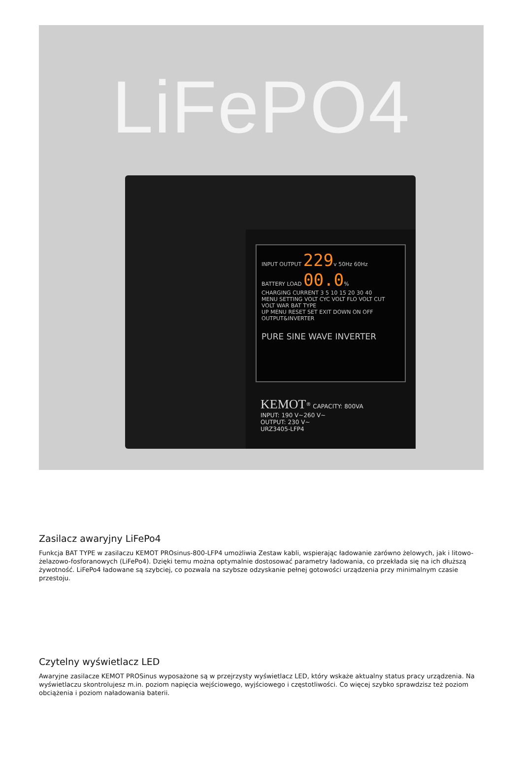LiFePO4
INPUT OUTPUT 229v 50Hz 60Hz
BATTERY LOAD 00.0%
CHARGING CURRENT 3 5 10 15 20 30 40
MENU SETTING VOLT CYC VOLT FLO VOLT CUT VOLT WAR BAT TYPE
UP MENU RESET SET EXIT DOWN ON OFF OUTPUT&INVERTER
PURE SINE WAVE INVERTER
KEMOT<sup>®</sup> CAPACITY: 800VA
INPUT: 190 V~260 V~
OUTPUT: 230 V~
URZ3405-LFP4
Zasilacz awaryjny LiFePo4
Funkcja BAT TYPE w zasilaczu KEMOT PROsinus-800-LFP4 umożliwia Zestaw kabli, wspierając ładowanie zarówno żelowych, jak i litowo-żelazowo-fosforanowych (LiFePo4). Dzięki temu można optymalnie dostosować parametry ładowania, co przekłada się na ich dłuższą żywotność. LiFePo4 ładowane są szybciej, co pozwala na szybsze odzyskanie pełnej gotowości urządzenia przy minimalnym czasie przestoju.
Czytelny wyświetlacz LED
Awaryjne zasilacze KEMOT PROSinus wyposażone są w przejrzysty wyświetlacz LED, który wskaże aktualny status pracy urządzenia. Na wyświetlaczu skontrolujesz m.in. poziom napięcia wejściowego, wyjściowego i częstotliwości. Co więcej szybko sprawdzisz też poziom obciążenia i poziom naładowania baterii.